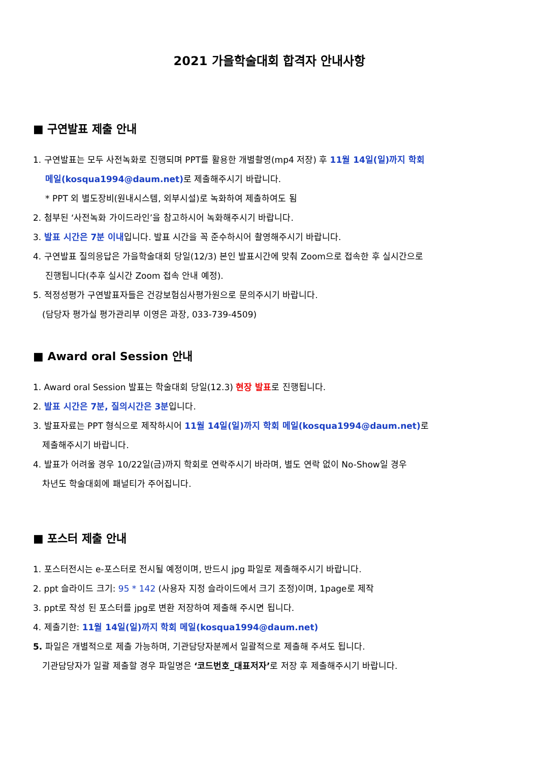2021 가을학술대회 합격자 안내사항
■ 구연발표 제출 안내
1. 구연발표는 모두 사전녹화로 진행되며 PPT를 활용한 개별촬영(mp4 저장) 후 11월 14일(일)까지 학회
메일(kosqua1994@daum.net) 로 제출해주시기 바랍니다.
* PPT 외 별도장비(원내시스템, 외부시설)로 녹화하여 제출하여도 됨
2. 첨부된 ‘사전녹화 가이드라인’을 참고하시어 녹화해주시기 바랍니다.
3. 발표 시간은 7분 이내입니다. 발표 시간을 꼭 준수하시어 촬영해주시기 바랍니다.
4. 구연발표 질의응답은 가을학술대회 당일(12/3) 본인 발표시간에 맞춰 Zoom으로 접속한 후 실시간으로
진행됩니다(추후 실시간 Zoom 접속 안내 예정).
5. 적정성평가 구연발표자들은 건강보험심사평가원으로 문의주시기 바랍니다.
(담당자 평가실 평가관리부 이영은 과장, 033-739-4509)
■ Award oral Session 안내
1. Award oral Session 발표는 학술대회 당일(12.3) 현장 발표로 진행됩니다.
2. 발표 시간은 7분, 질의시간은 3분입니다.
3. 발표자료는 PPT 형식으로 제작하시어 11월 14일(일)까지 학회 메일(kosqua1994@daum.net) 로
제출해주시기 바랍니다.
4. 발표가 어려울 경우 10/22일(금)까지 학회로 연락주시기 바라며, 별도 연락 없이 No-Show일 경우
차년도 학술대회에 패널티가 주어집니다.
■ 포스터 제출 안내
1. 포스터전시는 e-포스터로 전시될 예정이며, 반드시 jpg 파일로 제출해주시기 바랍니다.
2. ppt 슬라이드 크기: 95 * 142 (사용자 지정 슬라이드에서 크기 조정)이며, 1page로 제작
3. ppt로 작성 된 포스터를 jpg로 변환 저장하여 제출해 주시면 됩니다.
4. 제출기한: 11월 14일(일)까지 학회 메일(kosqua1994@daum.net)
5. 파일은 개별적으로 제출 가능하며, 기관담당자분께서 일괄적으로 제출해 주셔도 됩니다.
기관담당자가 일괄 제출할 경우 파일명은 ‘코드번호_대표저자’로 저장 후 제출해주시기 바랍니다.